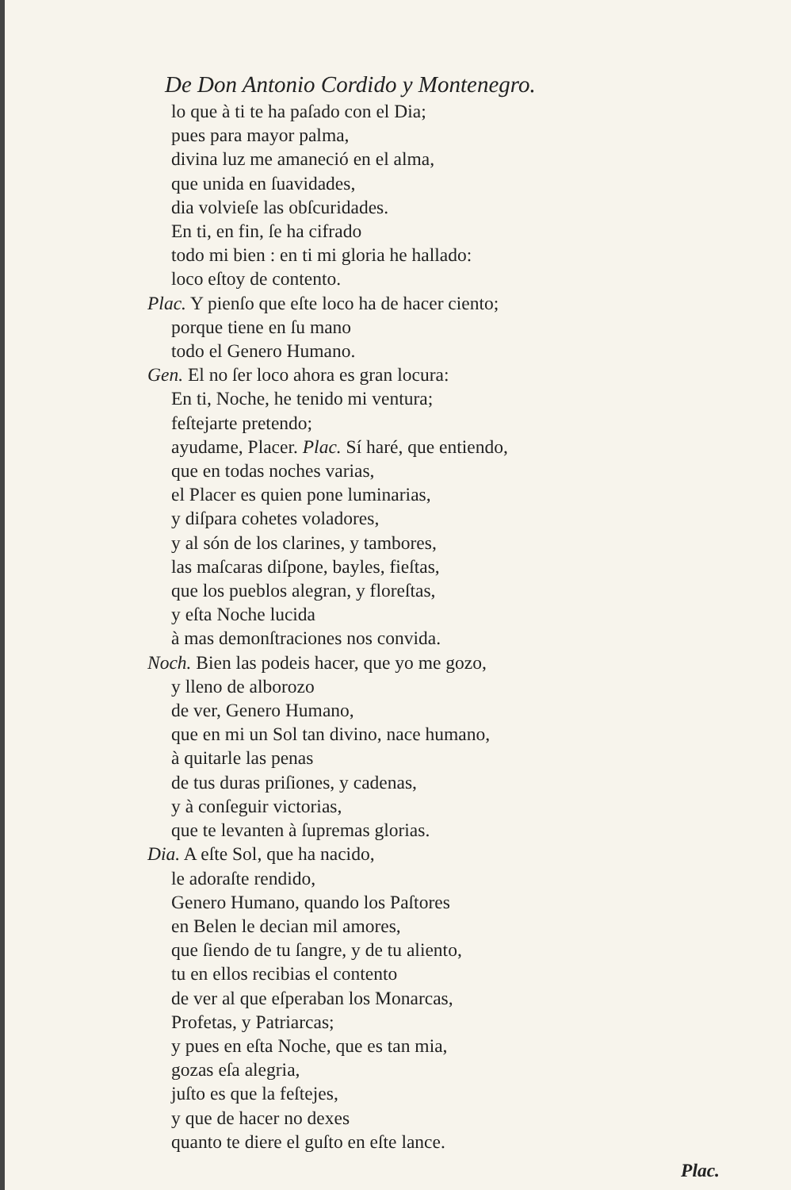De Don Antonio Cordido y Montenegro.
lo que à ti te ha paſado con el Dia;
pues para mayor palma,
divina luz me amaneció en el alma,
que unida en ſuavidades,
dia volvieſe las obſcuridades.
En ti, en fin, ſe ha cifrado
todo mi bien : en ti mi gloria he hallado:
loco eſtoy de contento.
Plac. Y pienſo que eſte loco ha de hacer ciento;
porque tiene en ſu mano
todo el Genero Humano.
Gen. El no ſer loco ahora es gran locura:
En ti, Noche, he tenido mi ventura;
feſtejarte pretendo;
ayudame, Placer. Plac. Sí haré, que entiendo,
que en todas noches varias,
el Placer es quien pone luminarias,
y diſpara cohetes voladores,
y al són de los clarines, y tambores,
las maſcaras diſpone, bayles, fieſtas,
que los pueblos alegran, y floreſtas,
y eſta Noche lucida
à mas demonſtraciones nos convida.
Noch. Bien las podeis hacer, que yo me gozo,
y lleno de alborozo
de ver, Genero Humano,
que en mi un Sol tan divino, nace humano,
à quitarle las penas
de tus duras priſiones, y cadenas,
y à conſeguir victorias,
que te levanten à ſupremas glorias.
Dia. A eſte Sol, que ha nacido,
le adoraſte rendido,
Genero Humano, quando los Paſtores
en Belen le decian mil amores,
que ſiendo de tu ſangre, y de tu aliento,
tu en ellos recibias el contento
de ver al que eſperaban los Monarcas,
Profetas, y Patriarcas;
y pues en eſta Noche, que es tan mia,
gozas eſa alegria,
juſto es que la feſtejes,
y que de hacer no dexes
quanto te diere el guſto en eſte lance.
Plac.